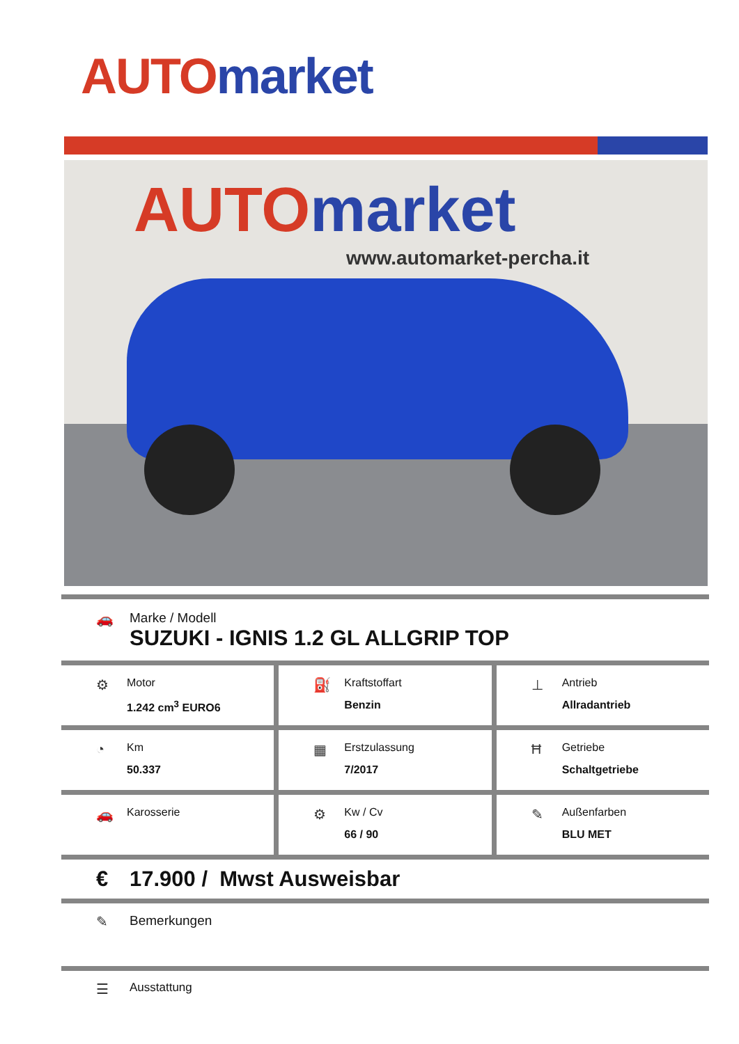AUTO market
AUTO market
www.automarket-percha.it
🚗 Marke / Modell
SUZUKI - IGNIS 1.2 GL ALLGRIP TOP
⚙
Motor
1.242 cm<sup>3</sup> EURO6
⛽
Kraftstoffart
Benzin
⊥
Antrieb
Allradantrieb
◔
Km
50.337
▦
Erstzulassung
7/2017
Ħ
Getriebe
Schaltgetriebe
🚗
Karosserie
⚙
Kw / Cv
66 / 90
✎
Außenfarben
BLU MET
€ 17.900 / Mwst Ausweisbar
✎ Bemerkungen
☰ Ausstattung